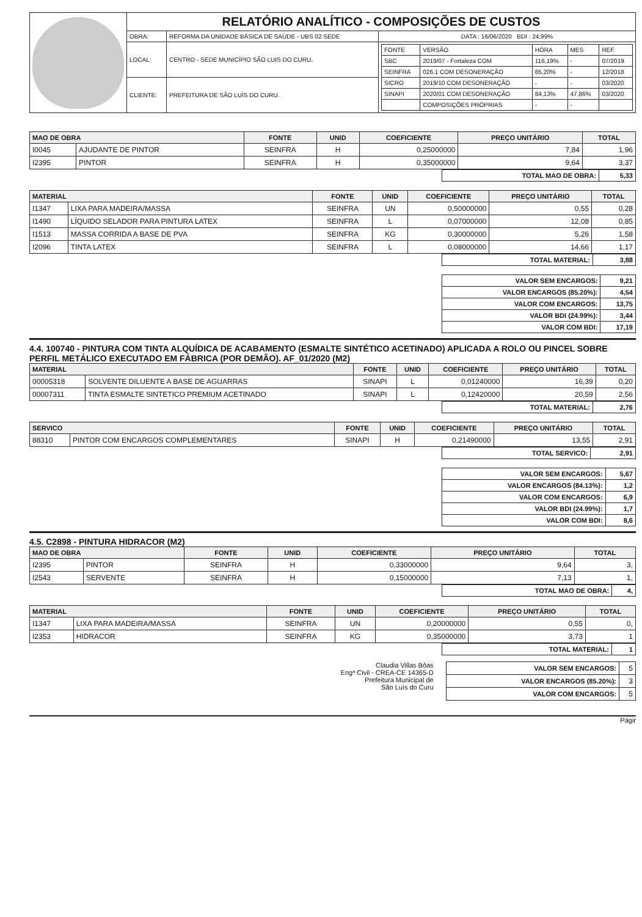| | RELATÓRIO ANALÍTICO - COMPOSIÇÕES DE CUSTOS | | |
| | OBRA: | REFORMA DA UNIDADE BÁSICA DE SAÚDE - UBS 02 SEDE | DATA : 16/06/2020 BDI : 24,99% |
| | LOCAL: | CENTRO - SEDE MUNICÍPIO SÃO LUIS DO CURU. | / FONTE / VERSÃO / HORA / MES / REF. / / SBC / 2019/07 - Fortaleza COM / 116,19% / - / 07/2019 / / SEINFRA / 026.1 COM DESONERAÇÃO / 85,20% / - / 12/2018 / / SICRO / 2019/10 COM DESONERAÇÃO / - / - / 03/2020 / / SINAPI / 2020/01 COM DESONERAÇÃO / 84,13% / 47,86% / 03/2020 / / / COMPOSIÇÕES PRÓPRIAS / - / - / / |
| | CLIENTE: | PREFEITURA DE SÃO LUÍS DO CURU. | |
| MAO DE OBRA | | FONTE | UNID | COEFICIENTE | PREÇO UNITÁRIO | TOTAL |
| --- | --- | --- | --- | --- | --- | --- |
| I0045 | AJUDANTE DE PINTOR | SEINFRA | H | 0,25000000 | 7,84 | 1,96 |
| I2395 | PINTOR | SEINFRA | H | 0,35000000 | 9,64 | 3,37 |
| TOTAL MAO DE OBRA: | 5,33 |
| MATERIAL | | FONTE | UNID | COEFICIENTE | PREÇO UNITÁRIO | TOTAL |
| --- | --- | --- | --- | --- | --- | --- |
| I1347 | LIXA PARA MADEIRA/MASSA | SEINFRA | UN | 0,50000000 | 0,55 | 0,28 |
| I1490 | LÍQUIDO SELADOR PARA PINTURA LATEX | SEINFRA | L | 0,07000000 | 12,08 | 0,85 |
| I1513 | MASSA CORRIDA A BASE DE PVA | SEINFRA | KG | 0,30000000 | 5,26 | 1,58 |
| I2096 | TINTA LATEX | SEINFRA | L | 0,08000000 | 14,66 | 1,17 |
| TOTAL MATERIAL: | 3,88 |
| VALOR SEM ENCARGOS: | 9,21 |
| VALOR ENCARGOS (85.20%): | 4,54 |
| VALOR COM ENCARGOS: | 13,75 |
| VALOR BDI (24.99%): | 3,44 |
| VALOR COM BDI: | 17,19 |
4.4. 100740 - PINTURA COM TINTA ALQUÍDICA DE ACABAMENTO (ESMALTE SINTÉTICO ACETINADO) APLICADA A ROLO OU PINCEL SOBRE PERFIL METÁLICO EXECUTADO EM FÁBRICA (POR DEMÃO). AF_01/2020 (M2)
| MATERIAL | | FONTE | UNID | COEFICIENTE | PREÇO UNITÁRIO | TOTAL |
| --- | --- | --- | --- | --- | --- | --- |
| 00005318 | SOLVENTE DILUENTE A BASE DE AGUARRAS | SINAPI | L | 0,01240000 | 16,39 | 0,20 |
| 00007311 | TINTA ESMALTE SINTETICO PREMIUM ACETINADO | SINAPI | L | 0,12420000 | 20,59 | 2,56 |
| TOTAL MATERIAL: | 2,76 |
| SERVICO | | FONTE | UNID | COEFICIENTE | PREÇO UNITÁRIO | TOTAL |
| --- | --- | --- | --- | --- | --- | --- |
| 88310 | PINTOR COM ENCARGOS COMPLEMENTARES | SINAPI | H | 0,21490000 | 13,55 | 2,91 |
| TOTAL SERVICO: | 2,91 |
| VALOR SEM ENCARGOS: | 5,67 |
| VALOR ENCARGOS (84.13%): | 1,2 |
| VALOR COM ENCARGOS: | 6,9 |
| VALOR BDI (24.99%): | 1,7 |
| VALOR COM BDI: | 8,6 |
4.5. C2898 - PINTURA HIDRACOR (M2)
| MAO DE OBRA | | FONTE | UNID | COEFICIENTE | PREÇO UNITÁRIO | TOTAL |
| --- | --- | --- | --- | --- | --- | --- |
| I2395 | PINTOR | SEINFRA | H | 0,33000000 | 9,64 | 3, |
| I2543 | SERVENTE | SEINFRA | H | 0,15000000 | 7,13 | 1, |
| TOTAL MAO DE OBRA: | 4, |
| MATERIAL | | FONTE | UNID | COEFICIENTE | PREÇO UNITÁRIO | TOTAL |
| --- | --- | --- | --- | --- | --- | --- |
| I1347 | LIXA PARA MADEIRA/MASSA | SEINFRA | UN | 0,20000000 | 0,55 | 0, |
| I2353 | HIDRACOR | SEINFRA | KG | 0,35000000 | 3,73 | 1 |
| TOTAL MATERIAL: | 1 |
Claudia Villas Bôas
Engª Civil - CREA-CE 14365-D
Prefeitura Municipal de
São Luís do Curu
| VALOR SEM ENCARGOS: | 5 |
| VALOR ENCARGOS (85.20%): | 3 |
| VALOR COM ENCARGOS: | 5 |
Págir